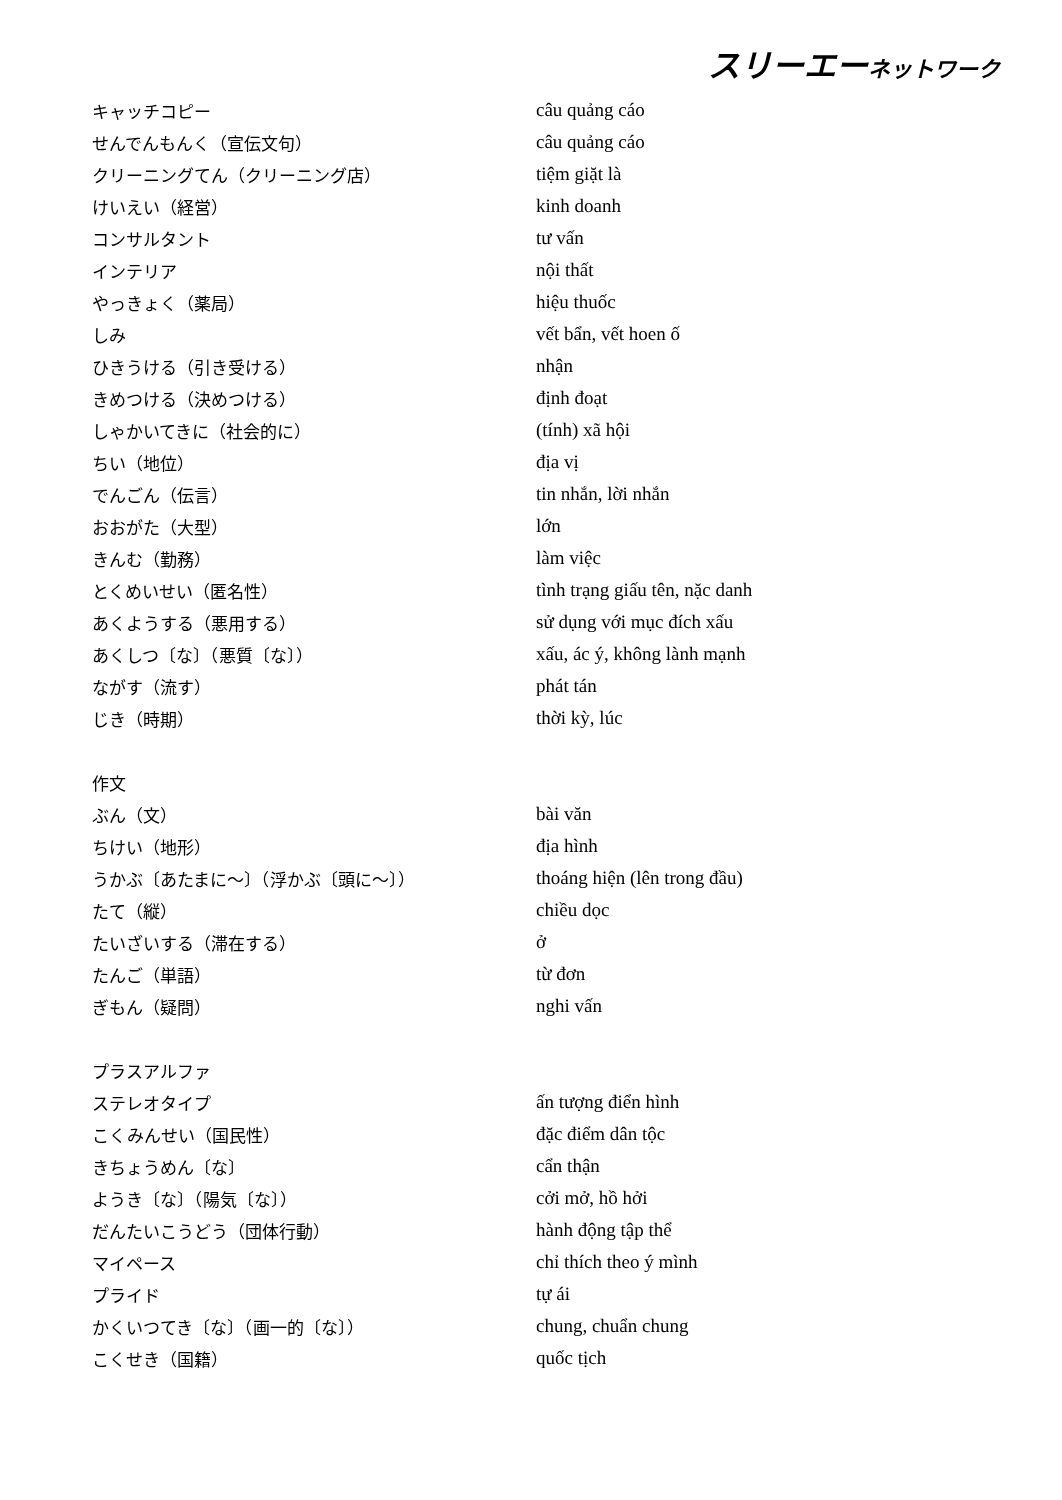スリーエーネットワーク
| キャッチコピー | câu quảng cáo |
| せんでんもんく（宣伝文句） | câu quảng cáo |
| クリーニングてん（クリーニング店） | tiệm giặt là |
| けいえい（経営） | kinh doanh |
| コンサルタント | tư vấn |
| インテリア | nội thất |
| やっきょく（薬局） | hiệu thuốc |
| しみ | vết bẩn, vết hoen ố |
| ひきうける（引き受ける） | nhận |
| きめつける（決めつける） | định đoạt |
| しゃかいてきに（社会的に） | (tính) xã hội |
| ちい（地位） | địa vị |
| でんごん（伝言） | tin nhắn, lời nhắn |
| おおがた（大型） | lớn |
| きんむ（勤務） | làm việc |
| とくめいせい（匿名性） | tình trạng giấu tên, nặc danh |
| あくようする（悪用する） | sử dụng với mục đích xấu |
| あくしつ〔な〕（悪質〔な〕） | xấu, ác ý, không lành mạnh |
| ながす（流す） | phát tán |
| じき（時期） | thời kỳ, lúc |
| 作文 | |
| ぶん（文） | bài văn |
| ちけい（地形） | địa hình |
| うかぶ〔あたまに～〕（浮かぶ〔頭に～〕） | thoáng hiện (lên trong đầu) |
| たて（縦） | chiều dọc |
| たいざいする（滞在する） | ở |
| たんご（単語） | từ đơn |
| ぎもん（疑問） | nghi vấn |
| プラスアルファ | |
| ステレオタイプ | ấn tượng điển hình |
| こくみんせい（国民性） | đặc điểm dân tộc |
| きちょうめん〔な〕 | cẩn thận |
| ようき〔な〕（陽気〔な〕） | cởi mở, hồ hởi |
| だんたいこうどう（団体行動） | hành động tập thể |
| マイペース | chỉ thích theo ý mình |
| プライド | tự ái |
| かくいつてき〔な〕（画一的〔な〕） | chung, chuẩn chung |
| こくせき（国籍） | quốc tịch |